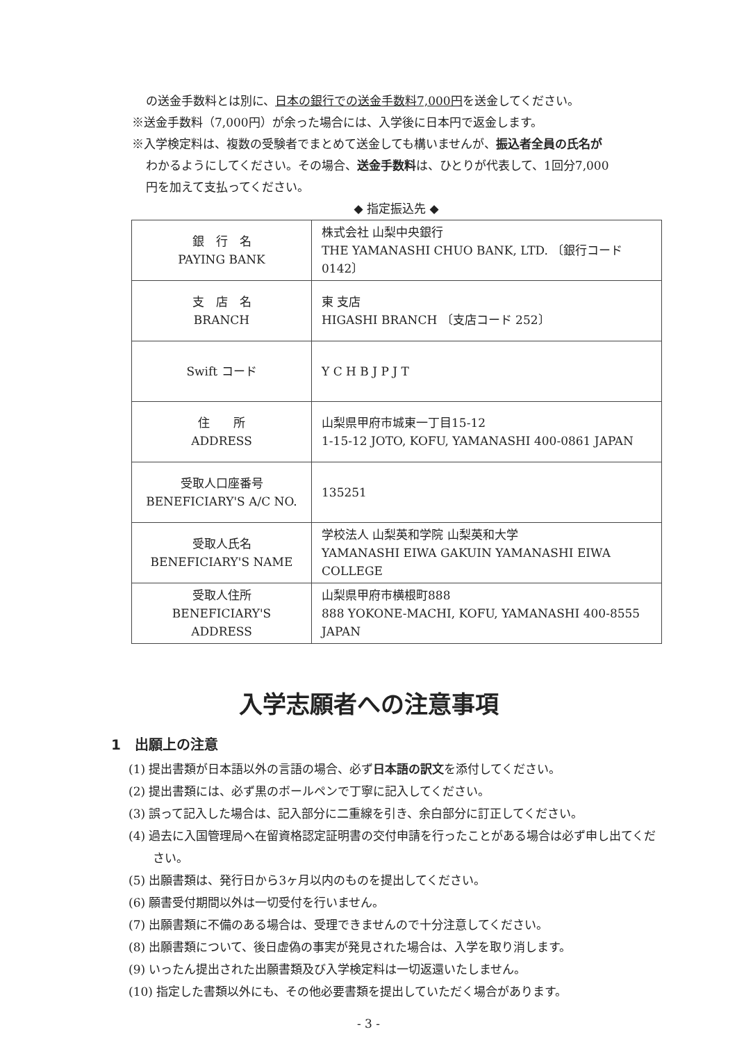の送金手数料とは別に、日本の銀行での送金手数料7,000円を送金してください。
※送金手数料（7,000円）が余った場合には、入学後に日本円で返金します。
※入学検定料は、複数の受験者でまとめて送金しても構いませんが、振込者全員の氏名が
わかるようにしてください。その場合、送金手数料は、ひとりが代表して、1回分7,000
円を加えて支払ってください。
◆ 指定振込先 ◆
| 銀 行 名 PAYING BANK | 株式会社 山梨中央銀行 THE YAMANASHI CHUO BANK, LTD. 〔銀行コード 0142〕 |
| 支 店 名 BRANCH | 東 支店 HIGASHI BRANCH 〔支店コード 252〕 |
| Swift コード | Y C H B J P J T |
| 住 所 ADDRESS | 山梨県甲府市城東一丁目15-12 1-15-12 JOTO, KOFU, YAMANASHI 400-0861 JAPAN |
| 受取人口座番号 BENEFICIARY'S A/C NO. | 135251 |
| 受取人氏名 BENEFICIARY'S NAME | 学校法人 山梨英和学院 山梨英和大学 YAMANASHI EIWA GAKUIN YAMANASHI EIWA COLLEGE |
| 受取人住所 BENEFICIARY'S ADDRESS | 山梨県甲府市横根町888 888 YOKONE-MACHI, KOFU, YAMANASHI 400-8555 JAPAN |
入学志願者への注意事項
1　出願上の注意
(1) 提出書類が日本語以外の言語の場合、必ず日本語の訳文を添付してください。
(2) 提出書類には、必ず黒のボールペンで丁寧に記入してください。
(3) 誤って記入した場合は、記入部分に二重線を引き、余白部分に訂正してください。
(4) 過去に入国管理局へ在留資格認定証明書の交付申請を行ったことがある場合は必ず申し出てください。
(5) 出願書類は、発行日から3ヶ月以内のものを提出してください。
(6) 願書受付期間以外は一切受付を行いません。
(7) 出願書類に不備のある場合は、受理できませんので十分注意してください。
(8) 出願書類について、後日虚偽の事実が発見された場合は、入学を取り消します。
(9) いったん提出された出願書類及び入学検定料は一切返還いたしません。
(10) 指定した書類以外にも、その他必要書類を提出していただく場合があります。
- 3 -